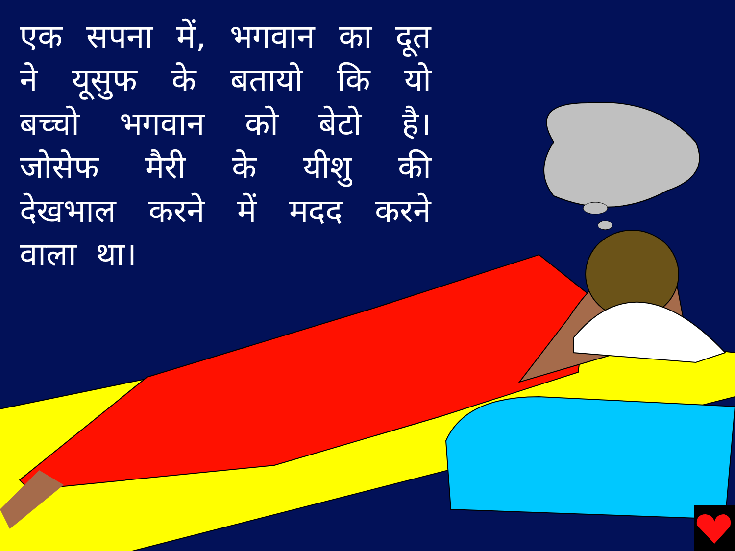एक सपना में, भगवान का दूत ने यूसुफ के बतायो कि यो बच्चो भगवान को बेटो है। जोसेफ मैरी के यीशु की देखभाल करने में मदद करने वाला था।